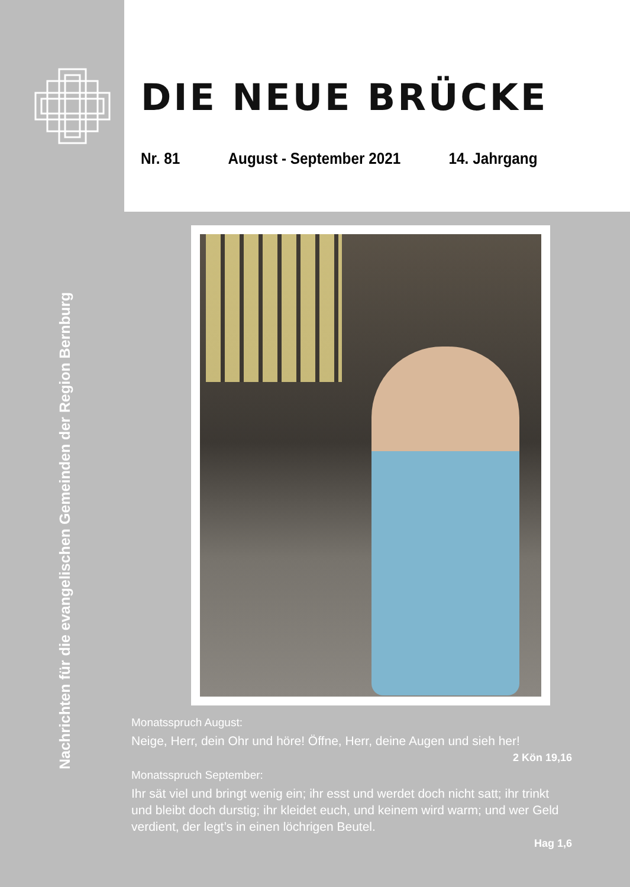Nachrichten für die evangelischen Gemeinden der Region Bernburg
DIE NEUE BRÜCKE
Nr. 81 August - September 2021 14. Jahrgang
Monatsspruch August:
Neige, Herr, dein Ohr und höre! Öffne, Herr, deine Augen und sieh her!
2 Kön 19,16
Monatsspruch September:
Ihr sät viel und bringt wenig ein; ihr esst und werdet doch nicht satt; ihr trinkt und bleibt doch durstig; ihr kleidet euch, und keinem wird warm; und wer Geld verdient, der legt’s in einen löchrigen Beutel.
Hag 1,6